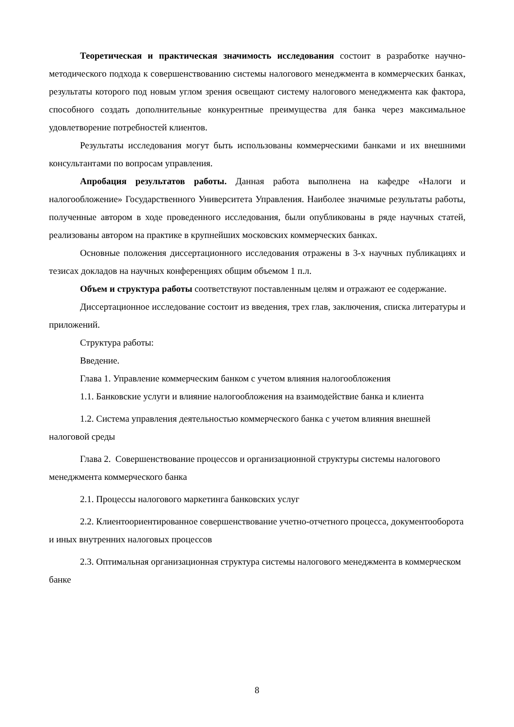Теоретическая и практическая значимость исследования состоит в разработке научно-методического подхода к совершенствованию системы налогового менеджмента в коммерческих банках, результаты которого под новым углом зрения освещают систему налогового менеджмента как фактора, способного создать дополнительные конкурентные преимущества для банка через максимальное удовлетворение потребностей клиентов.
Результаты исследования могут быть использованы коммерческими банками и их внешними консультантами по вопросам управления.
Апробация результатов работы. Данная работа выполнена на кафедре «Налоги и налогообложение» Государственного Университета Управления. Наиболее значимые результаты работы, полученные автором в ходе проведенного исследования, были опубликованы в ряде научных статей, реализованы автором на практике в крупнейших московских коммерческих банках.
Основные положения диссертационного исследования отражены в 3-х научных публикациях и тезисах докладов на научных конференциях общим объемом 1 п.л.
Объем и структура работы соответствуют поставленным целям и отражают ее содержание.
Диссертационное исследование состоит из введения, трех глав, заключения, списка литературы и приложений.
Структура работы:
Введение.
Глава 1. Управление коммерческим банком с учетом влияния налогообложения
1.1. Банковские услуги и влияние налогообложения на взаимодействие банка и клиента
1.2. Система управления деятельностью коммерческого банка с учетом влияния внешней налоговой среды
Глава 2. Совершенствование процессов и организационной структуры системы налогового менеджмента коммерческого банка
2.1. Процессы налогового маркетинга банковских услуг
2.2. Клиентоориентированное совершенствование учетно-отчетного процесса, документооборота и иных внутренних налоговых процессов
2.3. Оптимальная организационная структура системы налогового менеджмента в коммерческом банке
8